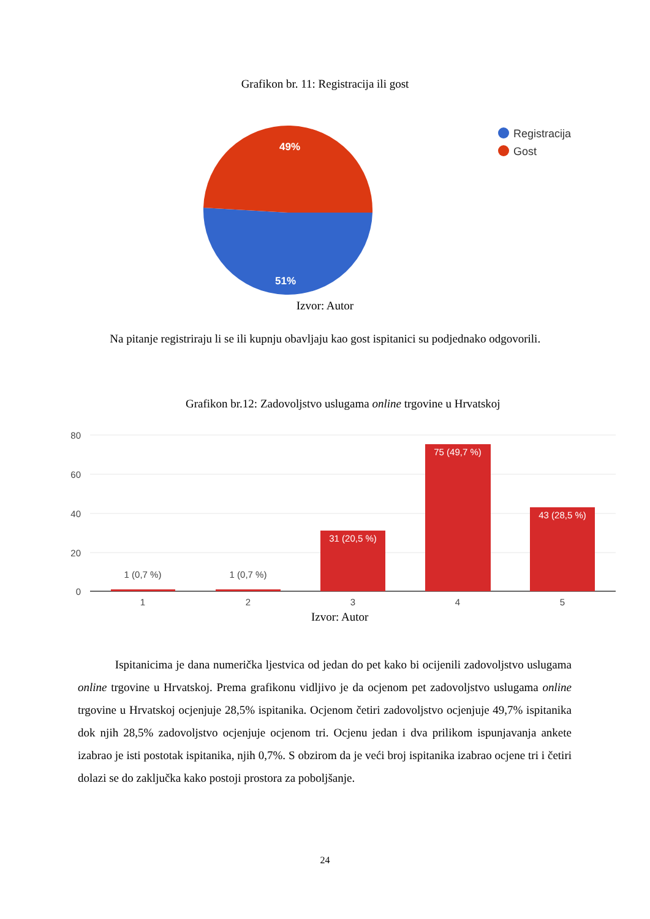Grafikon br. 11: Registracija ili gost
49%
51%
Registracija
Gost
Izvor: Autor
Na pitanje registriraju li se ili kupnju obavljaju kao gost ispitanici su podjednako odgovorili.
Grafikon br.12: Zadovoljstvo uslugama online trgovine u Hrvatskoj
80
60
40
20
0
1 (0,7 %)
1 (0,7 %)
31 (20,5 %)
75 (49,7 %)
43 (28,5 %)
1
2
3
4
5
Izvor: Autor
Ispitanicima je dana numerička ljestvica od jedan do pet kako bi ocijenili zadovoljstvo uslugama online trgovine u Hrvatskoj. Prema grafikonu vidljivo je da ocjenom pet zadovoljstvo uslugama online trgovine u Hrvatskoj ocjenjuje 28,5% ispitanika. Ocjenom četiri zadovoljstvo ocjenjuje 49,7% ispitanika dok njih 28,5% zadovoljstvo ocjenjuje ocjenom tri. Ocjenu jedan i dva prilikom ispunjavanja ankete izabrao je isti postotak ispitanika, njih 0,7%. S obzirom da je veći broj ispitanika izabrao ocjene tri i četiri dolazi se do zaključka kako postoji prostora za poboljšanje.
24